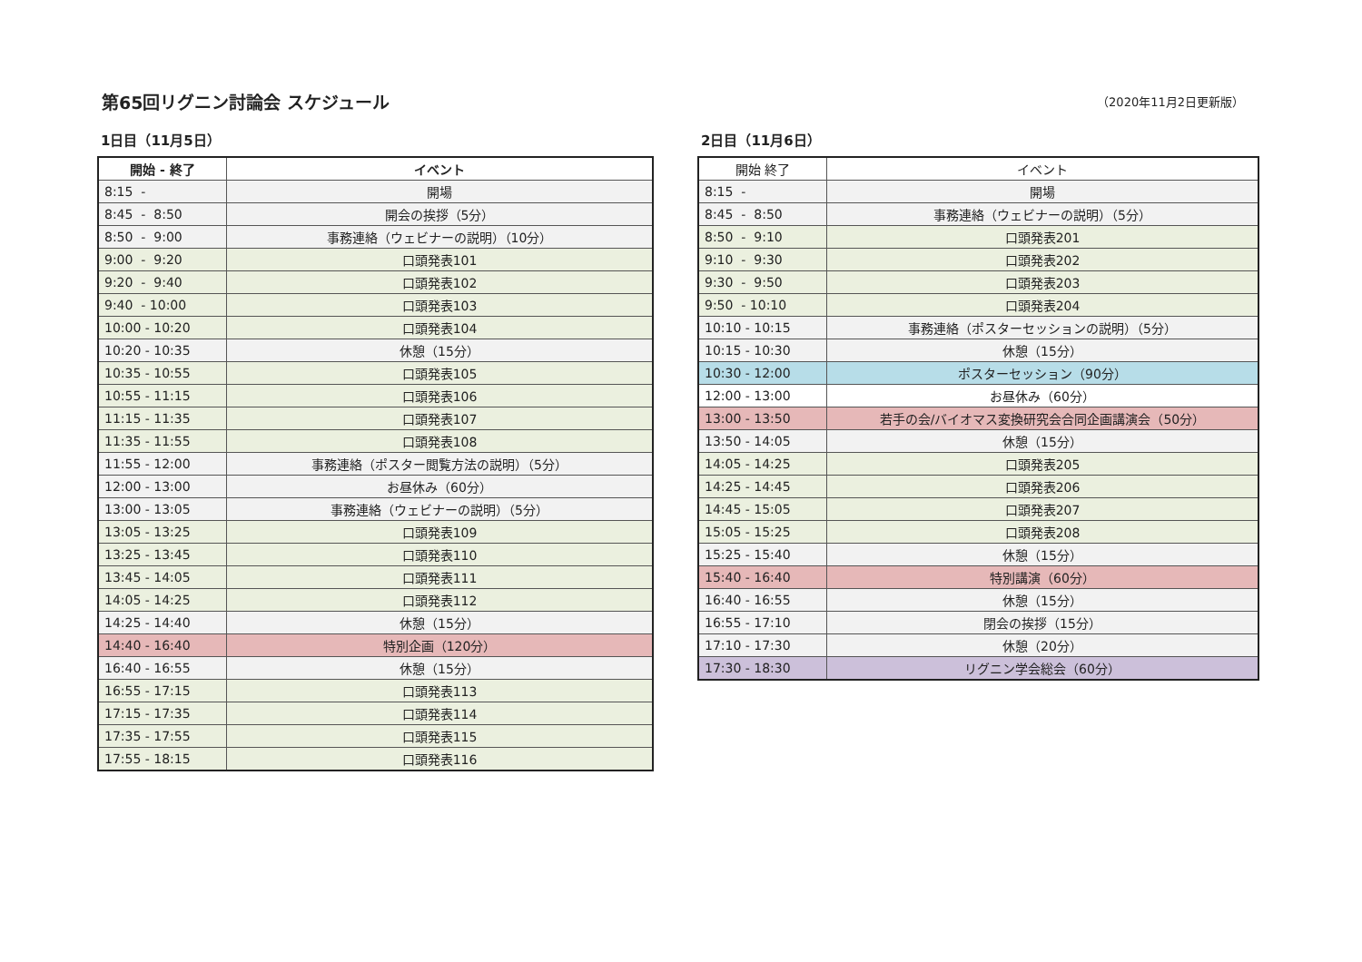第65回リグニン討論会 スケジュール
（2020年11月2日更新版）
1日目（11月5日）
| 開始 - 終了 | イベント |
| --- | --- |
| 8:15 - | 開場 |
| 8:45 - 8:50 | 開会の挨拶（5分） |
| 8:50 - 9:00 | 事務連絡（ウェビナーの説明）（10分） |
| 9:00 - 9:20 | 口頭発表101 |
| 9:20 - 9:40 | 口頭発表102 |
| 9:40 - 10:00 | 口頭発表103 |
| 10:00 - 10:20 | 口頭発表104 |
| 10:20 - 10:35 | 休憩（15分） |
| 10:35 - 10:55 | 口頭発表105 |
| 10:55 - 11:15 | 口頭発表106 |
| 11:15 - 11:35 | 口頭発表107 |
| 11:35 - 11:55 | 口頭発表108 |
| 11:55 - 12:00 | 事務連絡（ポスター閲覧方法の説明）（5分） |
| 12:00 - 13:00 | お昼休み（60分） |
| 13:00 - 13:05 | 事務連絡（ウェビナーの説明）（5分） |
| 13:05 - 13:25 | 口頭発表109 |
| 13:25 - 13:45 | 口頭発表110 |
| 13:45 - 14:05 | 口頭発表111 |
| 14:05 - 14:25 | 口頭発表112 |
| 14:25 - 14:40 | 休憩（15分） |
| 14:40 - 16:40 | 特別企画（120分） |
| 16:40 - 16:55 | 休憩（15分） |
| 16:55 - 17:15 | 口頭発表113 |
| 17:15 - 17:35 | 口頭発表114 |
| 17:35 - 17:55 | 口頭発表115 |
| 17:55 - 18:15 | 口頭発表116 |
2日目（11月6日）
| 開始 終了 | イベント |
| --- | --- |
| 8:15 - | 開場 |
| 8:45 - 8:50 | 事務連絡（ウェビナーの説明）（5分） |
| 8:50 - 9:10 | 口頭発表201 |
| 9:10 - 9:30 | 口頭発表202 |
| 9:30 - 9:50 | 口頭発表203 |
| 9:50 - 10:10 | 口頭発表204 |
| 10:10 - 10:15 | 事務連絡（ポスターセッションの説明）（5分） |
| 10:15 - 10:30 | 休憩（15分） |
| 10:30 - 12:00 | ポスターセッション（90分） |
| 12:00 - 13:00 | お昼休み（60分） |
| 13:00 - 13:50 | 若手の会/バイオマス変換研究会合同企画講演会（50分） |
| 13:50 - 14:05 | 休憩（15分） |
| 14:05 - 14:25 | 口頭発表205 |
| 14:25 - 14:45 | 口頭発表206 |
| 14:45 - 15:05 | 口頭発表207 |
| 15:05 - 15:25 | 口頭発表208 |
| 15:25 - 15:40 | 休憩（15分） |
| 15:40 - 16:40 | 特別講演（60分） |
| 16:40 - 16:55 | 休憩（15分） |
| 16:55 - 17:10 | 閉会の挨拶（15分） |
| 17:10 - 17:30 | 休憩（20分） |
| 17:30 - 18:30 | リグニン学会総会（60分） |